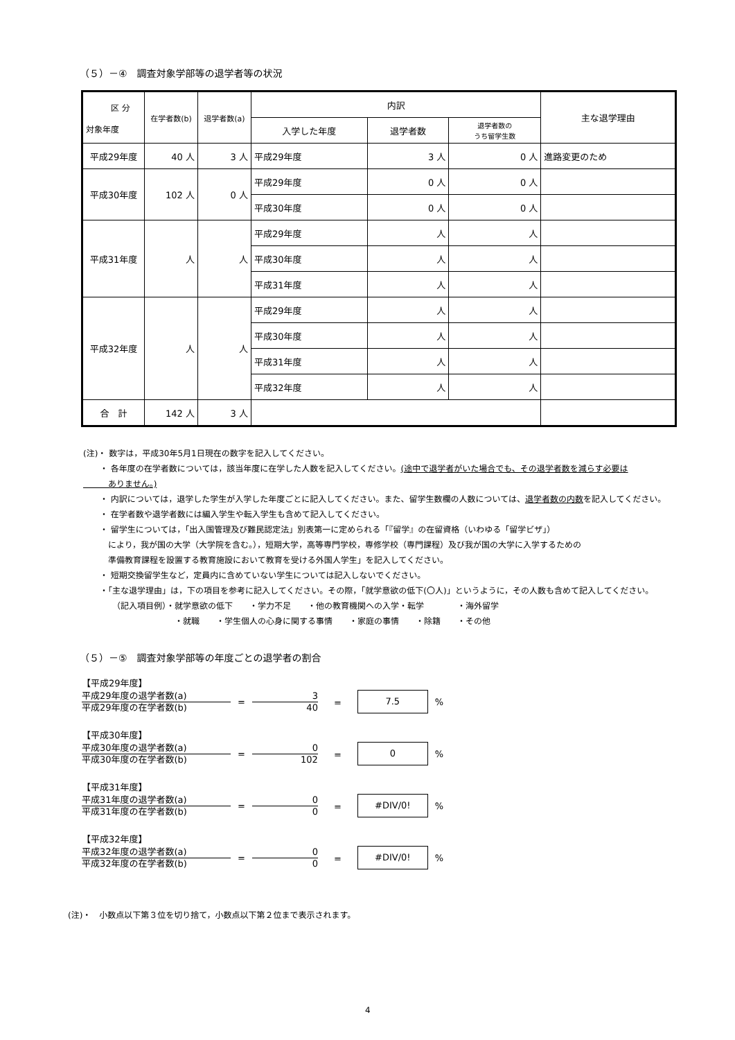（５）－④　調査対象学部等の退学者等の状況
| 区 分 対象年度 | 在学者数(b) | 退学者数(a) | 内訳 | | | 主な退学理由 |
| --- | --- | --- | --- | --- | --- | --- |
| | | | 入学した年度 | 退学者数 | 退学者数の うち留学生数 | |
| 平成29年度 | 40 人 | 3 人 | 平成29年度 | 3 人 | 0 人 | 進路変更のため |
| 平成30年度 | 102 人 | 0 人 | 平成29年度 | 0 人 | 0 人 | |
| | | | 平成30年度 | 0 人 | 0 人 | |
| 平成31年度 | 人 | 人 | 平成29年度 | 人 | 人 | |
| | | | 平成30年度 | 人 | 人 | |
| | | | 平成31年度 | 人 | 人 | |
| 平成32年度 | 人 | 人 | 平成29年度 | 人 | 人 | |
| | | | 平成30年度 | 人 | 人 | |
| | | | 平成31年度 | 人 | 人 | |
| | | | 平成32年度 | 人 | 人 | |
| 合 計 | 142 人 | 3 人 | | | | |
(注)・ 数字は，平成30年5月1日現在の数字を記入してください。
　　・ 各年度の在学者数については，該当年度に在学した人数を記入してください。(途中で退学者がいた場合でも、その退学者数を減らす必要は
　　　ありません。)
　　・ 内訳については，退学した学生が入学した年度ごとに記入してください。また、留学生数欄の人数については、退学者数の内数を記入してください。
　　・ 在学者数や退学者数には編入学生や転入学生も含めて記入してください。
　　・ 留学生については，「出入国管理及び難民認定法」別表第一に定められる「『留学』の在留資格（いわゆる「留学ビザ」）
　　　により，我が国の大学（大学院を含む。），短期大学，高等専門学校，専修学校（専門課程）及び我が国の大学に入学するための
　　　準備教育課程を設置する教育施設において教育を受ける外国人学生」を記入してください。
　　・ 短期交換留学生など，定員内に含めていない学生については記入しないでください。
　　・「主な退学理由」は，下の項目を参考に記入してください。その際，「就学意欲の低下(〇人)」というように，その人数も含めて記入してください。
　　　　（記入項目例）・就学意欲の低下　　・学力不足　　・他の教育機関への入学・転学　　　　・海外留学
　　　　　　　　　　　・就職　　・学生個人の心身に関する事情　　・家庭の事情　　・除籍　　・その他
（５）－⑤　調査対象学部等の年度ごとの退学者の割合
【平成29年度】
平成29年度の退学者数(a)
平成29年度の在学者数(b)
=
3
40
　=　
7.5
%
【平成30年度】
平成30年度の退学者数(a)
平成30年度の在学者数(b)
=
0
102
　=　
0
%
【平成31年度】
平成31年度の退学者数(a)
平成31年度の在学者数(b)
=
0
0
　=　
#DIV/0!
%
【平成32年度】
平成32年度の退学者数(a)
平成32年度の在学者数(b)
=
0
0
　=　
#DIV/0!
%
(注)・　小数点以下第３位を切り捨て，小数点以下第２位まで表示されます。
4